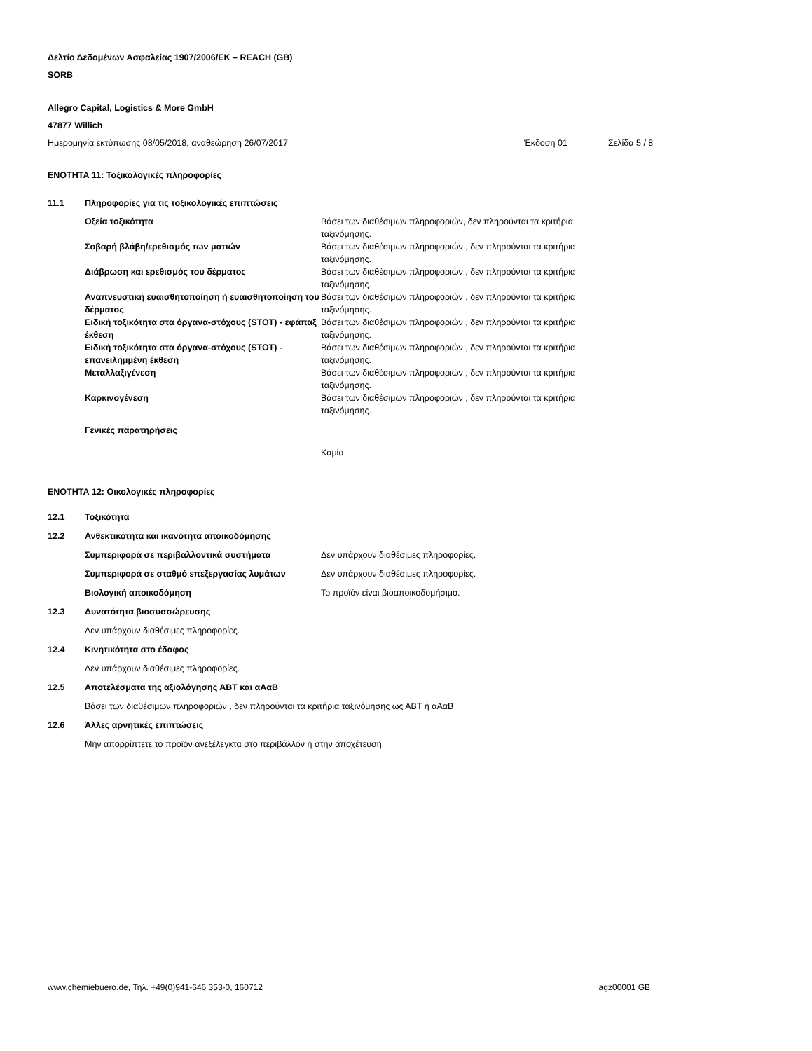Δελτίο Δεδομένων Ασφαλείας 1907/2006/ΕΚ – REACH (GB)
SORB
Allegro Capital, Logistics & More GmbH
47877 Willich
Ημερομηνία εκτύπωσης 08/05/2018, αναθεώρηση 26/07/2017 Έκδοση 01 Σελίδα 5 / 8
ΕΝΟΤΗΤΑ 11: Τοξικολογικές πληροφορίες
11.1 Πληροφορίες για τις τοξικολογικές επιπτώσεις
Οξεία τοξικότητα Βάσει των διαθέσιμων πληροφοριών, δεν πληρούνται τα κριτήρια ταξινόμησης.
Σοβαρή βλάβη/ερεθισμός των ματιών Βάσει των διαθέσιμων πληροφοριών , δεν πληρούνται τα κριτήρια ταξινόμησης.
Διάβρωση και ερεθισμός του δέρματος Βάσει των διαθέσιμων πληροφοριών , δεν πληρούνται τα κριτήρια ταξινόμησης.
Αναπνευστική ευαισθητοποίηση ή ευαισθητοποίηση του δέρματος Βάσει των διαθέσιμων πληροφοριών , δεν πληρούνται τα κριτήρια ταξινόμησης.
Ειδική τοξικότητα στα όργανα-στόχους (STOT) - εφάπαξ έκθεση Βάσει των διαθέσιμων πληροφοριών , δεν πληρούνται τα κριτήρια ταξινόμησης.
Ειδική τοξικότητα στα όργανα-στόχους (STOT) - επανειλημμένη έκθεση Βάσει των διαθέσιμων πληροφοριών , δεν πληρούνται τα κριτήρια ταξινόμησης.
Μεταλλαξιγένεση Βάσει των διαθέσιμων πληροφοριών , δεν πληρούνται τα κριτήρια ταξινόμησης.
Καρκινογένεση Βάσει των διαθέσιμων πληροφοριών , δεν πληρούνται τα κριτήρια ταξινόμησης.
Γενικές παρατηρήσεις
Καμία
ΕΝΟΤΗΤΑ 12: Οικολογικές πληροφορίες
12.1 Τοξικότητα
12.2 Ανθεκτικότητα και ικανότητα αποικοδόμησης
Συμπεριφορά σε περιβαλλοντικά συστήματα Δεν υπάρχουν διαθέσιμες πληροφορίες.
Συμπεριφορά σε σταθμό επεξεργασίας λυμάτων Δεν υπάρχουν διαθέσιμες πληροφορίες.
Βιολογική αποικοδόμηση Το προϊόν είναι βιοαποικοδομήσιμο.
12.3 Δυνατότητα βιοσυσσώρευσης
Δεν υπάρχουν διαθέσιμες πληροφορίες.
12.4 Κινητικότητα στο έδαφος
Δεν υπάρχουν διαθέσιμες πληροφορίες.
12.5 Αποτελέσματα της αξιολόγησης ΑΒΤ και αΑαΒ
Βάσει των διαθέσιμων πληροφοριών , δεν πληρούνται τα κριτήρια ταξινόμησης ως ΑΒΤ ή αΑαΒ
12.6 Άλλες αρνητικές επιπτώσεις
Μην απορρίπτετε το προϊόν ανεξέλεγκτα στο περιβάλλον ή στην αποχέτευση.
www.chemiebuero.de, Τηλ. +49(0)941-646 353-0, 160712 agz00001 GB